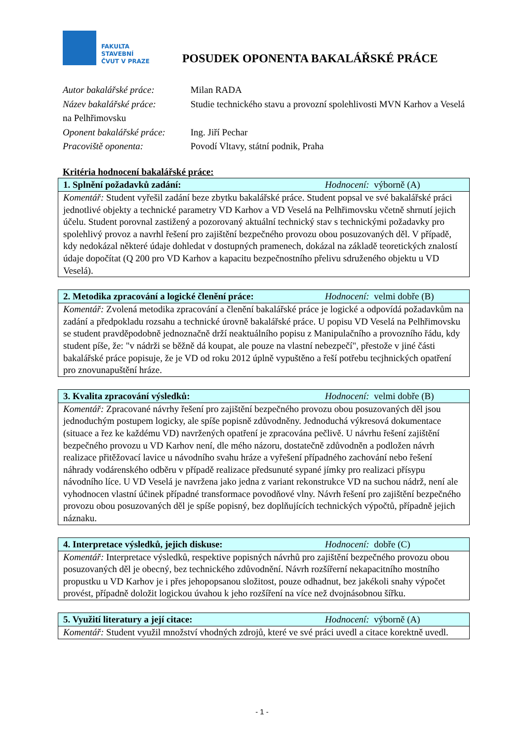FAKULTA
STAVEBNÍ
ČVUT V PRAZE
POSUDEK OPONENTA BAKALÁŘSKÉ PRÁCE
Autor bakalářské práce: Milan RADA
Název bakalářské práce: Studie technického stavu a provozní spolehlivosti MVN Karhov a Veselá na Pelhřimovsku
Oponent bakalářské práce: Ing. Jiří Pechar
Pracoviště oponenta: Povodí Vltavy, státní podnik, Praha
Kritéria hodnocení bakalářské práce:
1. Splnění požadavků zadání: Hodnocení: výborně (A)
Komentář: Student vyřešil zadání beze zbytku bakalářské práce. Student popsal ve své bakalářské práci jednotlivé objekty a technické parametry VD Karhov a VD Veselá na Pelhřimovsku včetně shrnutí jejich účelu. Student porovnal zastižený a pozorovaný aktuální technický stav s technickými požadavky pro spolehlivý provoz a navrhl řešení pro zajištění bezpečného provozu obou posuzovaných děl. V případě, kdy nedokázal některé údaje dohledat v dostupných pramenech, dokázal na základě teoretických znalostí údaje dopočítat (Q 200 pro VD Karhov a kapacitu bezpečnostního přelivu sdruženého objektu u VD Veselá).
2. Metodika zpracování a logické členění práce: Hodnocení: velmi dobře (B)
Komentář: Zvolená metodika zpracování a členění bakalářské práce je logické a odpovídá požadavkům na zadání a předpokladu rozsahu a technické úrovně bakalářské práce. U popisu VD Veselá na Pelhřimovsku se student pravděpodobně jednoznačně drží neaktuálního popisu z Manipulačního a provozního řádu, kdy student píše, že: "v nádrži se běžně dá koupat, ale pouze na vlastní nebezpečí", přestože v jiné části bakalářské práce popisuje, že je VD od roku 2012 úplně vypuštěno a řeší potřebu tecjhnických opatření pro znovunapuštění hráze.
3. Kvalita zpracování výsledků: Hodnocení: velmi dobře (B)
Komentář: Zpracované návrhy řešení pro zajištění bezpečného provozu obou posuzovaných děl jsou jednoduchým postupem logicky, ale spíše popisně zdůvodněny. Jednoduchá výkresová dokumentace (situace a řez ke každému VD) navržených opatření je zpracována pečlivě. U návrhu řešení zajištění bezpečného provozu u VD Karhov není, dle mého názoru, dostatečně zdůvodněn a podložen návrh realizace přitěžovací lavice u návodního svahu hráze a vyřešení případného zachování nebo řešení náhrady vodárenského odběru v případě realizace předsunuté sypané jímky pro realizaci přísypu návodního líce. U VD Veselá je navržena jako jedna z variant rekonstrukce VD na suchou nádrž, není ale vyhodnocen vlastní účinek případné transformace povodňové vlny. Návrh řešení pro zajištění bezpečného provozu obou posuzovaných děl je spíše popisný, bez doplňujících technických výpočtů, případně jejich náznaku.
4. Interpretace výsledků, jejich diskuse: Hodnocení: dobře (C)
Komentář: Interpretace výsledků, respektive popisných návrhů pro zajištění bezpečného provozu obou posuzovaných děl je obecný, bez technického zdůvodnění. Návrh rozšířerní nekapacitního mostního propustku u VD Karhov je i přes jehopopsanou složitost, pouze odhadnut, bez jakékoli snahy výpočet provést, případně doložit logickou úvahou k jeho rozšíření na více než dvojnásobnou šířku.
5. Využití literatury a její citace: Hodnocení: výborně (A)
Komentář: Student využil množství vhodných zdrojů, které ve své práci uvedl a citace korektně uvedl.
- 1 -